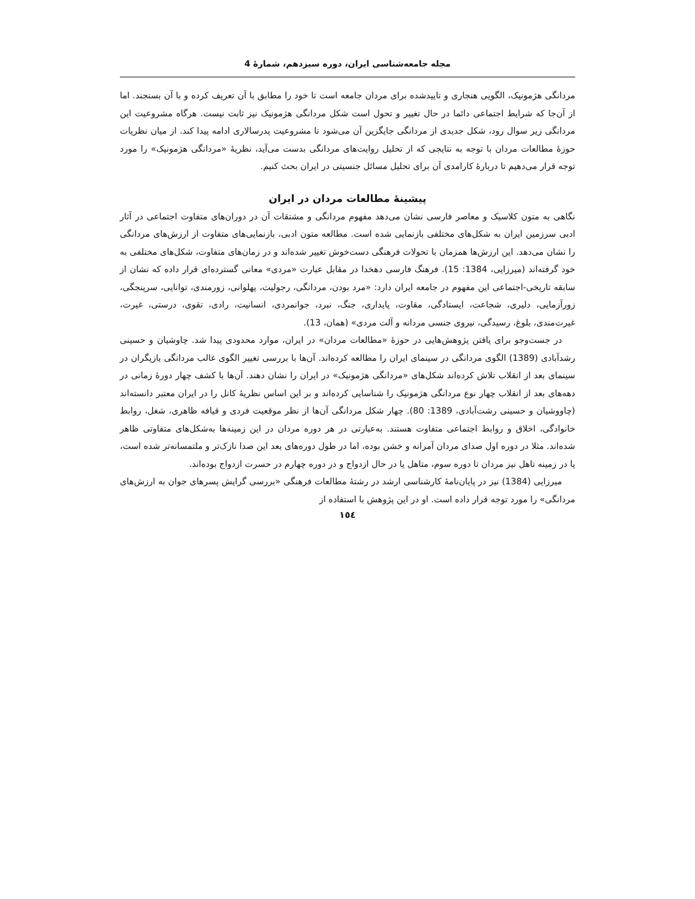مجله جامعه‌شناسی ایران، دوره سیزدهم، شمارۀ 4
مردانگی هژمونیک، الگویی هنجاری و تاییدشده برای مردان جامعه است تا خود را مطابق با آن تعریف کرده و با آن بسنجند. اما از آن‌جا که شرایط اجتماعی دائما در حال تغییر و تحول است شکل مردانگی هژمونیک نیز ثابت نیست. هرگاه مشروعیت این مردانگی زیر سوال رود، شکل جدیدی از مردانگی جایگزین آن می‌شود تا مشروعیت پدرسالاری ادامه پیدا کند. از میان نظریات حوزۀ مطالعات مردان با توجه به نتایجی که از تحلیل روایت‌های مردانگی بدست می‌آید، نظریۀ «مردانگی هژمونیک» را مورد توجه قرار می‌دهیم تا دربارۀ کارامدی آن برای تحلیل مسائل جنسیتی در ایران بحث کنیم.
پیشینۀ مطالعات مردان در ایران
نگاهی به متون کلاسیک و معاصر فارسی نشان می‌دهد مفهوم مردانگی و مشتقات آن در دوران‌های متفاوت اجتماعی در آثار ادبی سرزمین ایران به شکل‌های مختلفی بازنمایی شده است. مطالعه متون ادبی، بازنمایی‌های متفاوت از ارزش‌های مردانگی را نشان می‌دهد. این ارزش‌ها همزمان با تحولات فرهنگی دست‌خوش تغییر شده‌اند و در زمان‌های متفاوت، شکل‌های مختلفی به خود گرفته‌اند (میرزایی، 1384: 15). فرهنگ فارسی دهخدا در مقابل عبارت «مردی» معانی گسترده‌ای قرار داده که نشان از سابقه تاریخی-اجتماعی این مفهوم در جامعه ایران دارد: «مرد بودن، مردانگی، رجولیت، پهلوانی، زورمندی، توانایی، سرپنجگی، زورآزمایی، دلیری، شجاعت، ایستادگی، مقاوت، پایداری، جنگ، نبرد، جوانمردی، انسانیت، رادی، تقوی، درستی، غیرت، غیرت‌مندی، بلوغ، رسیدگی، نیروی جنسی مردانه و آلت مردی» (همان، 13).
در جست‌وجو برای یافتن پژوهش‌هایی در حوزۀ «مطالعات مردان» در ایران، موارد محدودی پیدا شد. چاوشیان و حسینی رشدآبادی (1389) الگوی مردانگی در سینمای ایران را مطالعه کرده‌اند. آن‌ها با بررسی تغییر الگوی غالب مردانگی بازیگران در سینمای بعد از انقلاب تلاش کرده‌اند شکل‌های «مردانگی هژمونیک» در ایران را نشان دهند. آن‌ها با کشف چهار دورۀ زمانی در دهه‌های بعد از انقلاب چهار نوع مردانگی هژمونیک را شناسایی کرده‌اند و بر این اساس نظریۀ کانل را در ایران معتبر دانسته‌اند (چاووشیان و حسینی رشت‌آبادی، 1389: 80). چهار شکل مردانگی آن‌ها از نظر موقعیت فردی و قیافه ظاهری، شغل، روابط خانوادگی، اخلاق و روابط اجتماعی متفاوت هستند. به‌عبارتی در هر دوره مردان در این زمینه‌ها به‌شکل‌های متفاوتی ظاهر شده‌اند. مثلا در دوره اول صدای مردان آمرانه و خشن بوده، اما در طول دوره‌های بعد این صدا نازک‌تر و ملتمسانه‌تر شده است، یا در زمینه تاهل نیز مردان تا دوره سوم، متاهل یا در حال ازدواج و در دوره چهارم در حسرت ازدواج بوده‌اند.
میرزایی (1384) نیز در پایان‌نامۀ کارشناسی ارشد در رشتۀ مطالعات فرهنگی «بررسی گرایش پسرهای جوان به ارزش‌های مردانگی» را مورد توجه قرار داده است. او در این پژوهش با استفاده از
١٥٤